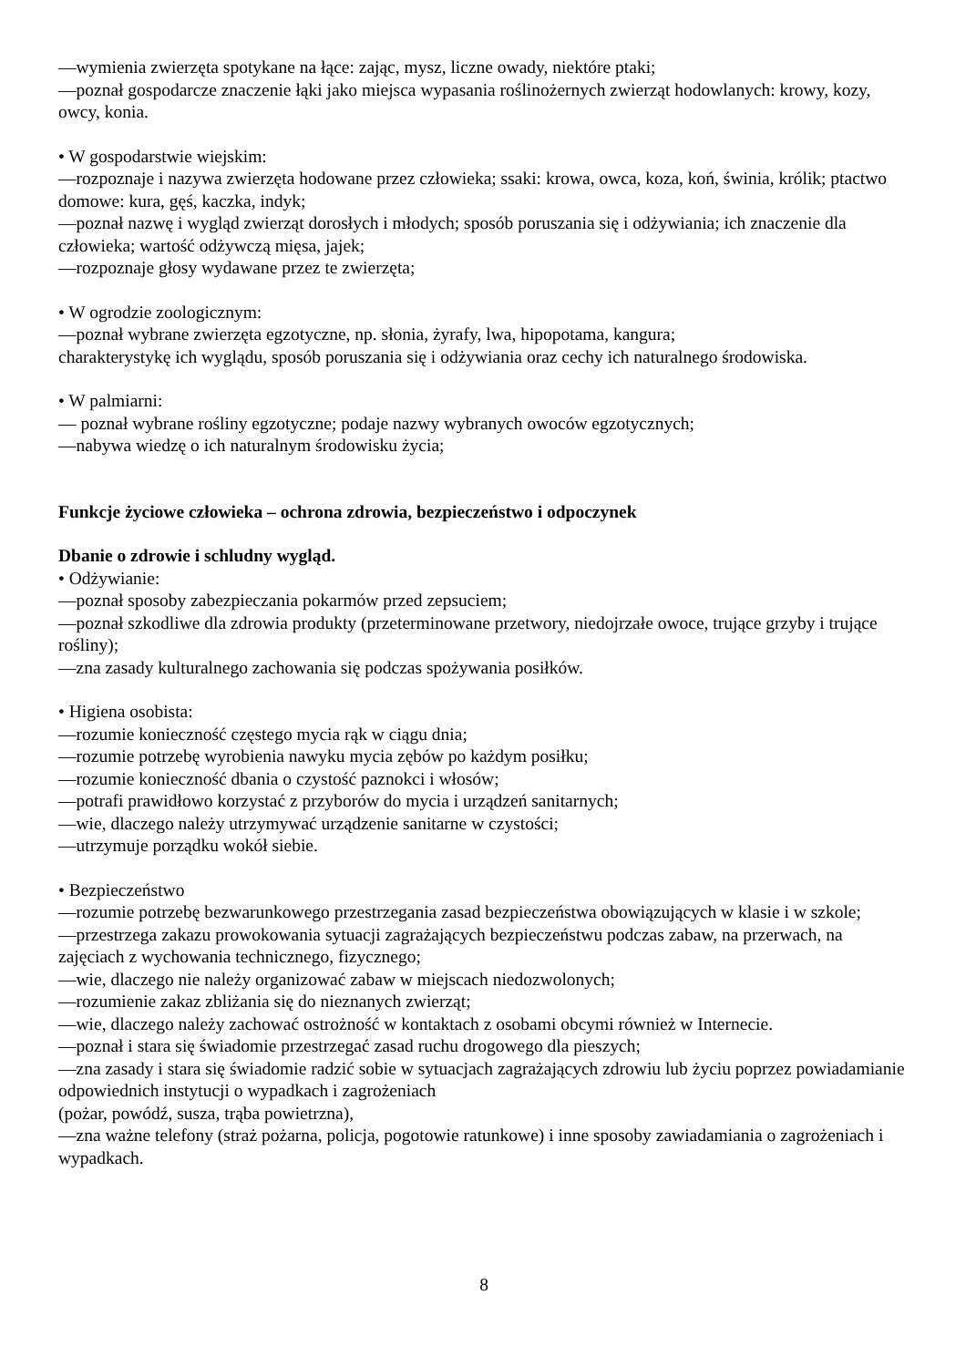—wymienia zwierzęta spotykane na łące: zając, mysz, liczne owady, niektóre ptaki;
—poznał gospodarcze znaczenie łąki jako miejsca wypasania roślinożernych zwierząt hodowlanych: krowy, kozy, owcy, konia.
• W gospodarstwie wiejskim:
—rozpoznaje i nazywa zwierzęta hodowane przez człowieka; ssaki: krowa, owca, koza, koń, świnia, królik; ptactwo domowe: kura, gęś, kaczka, indyk;
—poznał nazwę i wygląd zwierząt dorosłych i młodych; sposób poruszania się i odżywiania; ich znaczenie dla człowieka; wartość odżywczą mięsa, jajek;
—rozpoznaje głosy wydawane przez te zwierzęta;
• W ogrodzie zoologicznym:
—poznał wybrane zwierzęta egzotyczne, np. słonia, żyrafy, lwa, hipopotama, kangura;
charakterystykę ich wyglądu, sposób poruszania się i odżywiania oraz cechy ich naturalnego środowiska.
• W palmiarni:
— poznał wybrane rośliny egzotyczne; podaje nazwy wybranych owoców egzotycznych;
—nabywa wiedzę o ich naturalnym środowisku życia;
Funkcje życiowe człowieka – ochrona zdrowia, bezpieczeństwo i odpoczynek
Dbanie o zdrowie i schludny wygląd.
• Odżywianie:
—poznał sposoby zabezpieczania pokarmów przed zepsuciem;
—poznał szkodliwe dla zdrowia produkty (przeterminowane przetwory, niedojrzałe owoce, trujące grzyby i trujące rośliny);
—zna zasady kulturalnego zachowania się podczas spożywania posiłków.
• Higiena osobista:
—rozumie konieczność częstego mycia rąk w ciągu dnia;
—rozumie potrzebę wyrobienia nawyku mycia zębów po każdym posiłku;
—rozumie konieczność dbania o czystość paznokci i włosów;
—potrafi prawidłowo korzystać z przyborów do mycia i urządzeń sanitarnych;
—wie, dlaczego należy utrzymywać urządzenie sanitarne w czystości;
—utrzymuje porządku wokół siebie.
• Bezpieczeństwo
—rozumie potrzebę bezwarunkowego przestrzegania zasad bezpieczeństwa obowiązujących w klasie i w szkole;
—przestrzega zakazu prowokowania sytuacji zagrażających bezpieczeństwu podczas zabaw, na przerwach, na zajęciach z wychowania technicznego, fizycznego;
—wie, dlaczego nie należy organizować zabaw w miejscach niedozwolonych;
—rozumienie zakaz zbliżania się do nieznanych zwierząt;
—wie, dlaczego należy zachować ostrożność w kontaktach z osobami obcymi również w Internecie.
—poznał i stara się świadomie przestrzegać zasad ruchu drogowego dla pieszych;
—zna zasady i stara się świadomie radzić sobie w sytuacjach zagrażających zdrowiu lub życiu poprzez powiadamianie odpowiednich instytucji o wypadkach i zagrożeniach
(pożar, powódź, susza, trąba powietrzna),
—zna ważne telefony (straż pożarna, policja, pogotowie ratunkowe) i inne sposoby zawiadamiania o zagrożeniach i wypadkach.
8